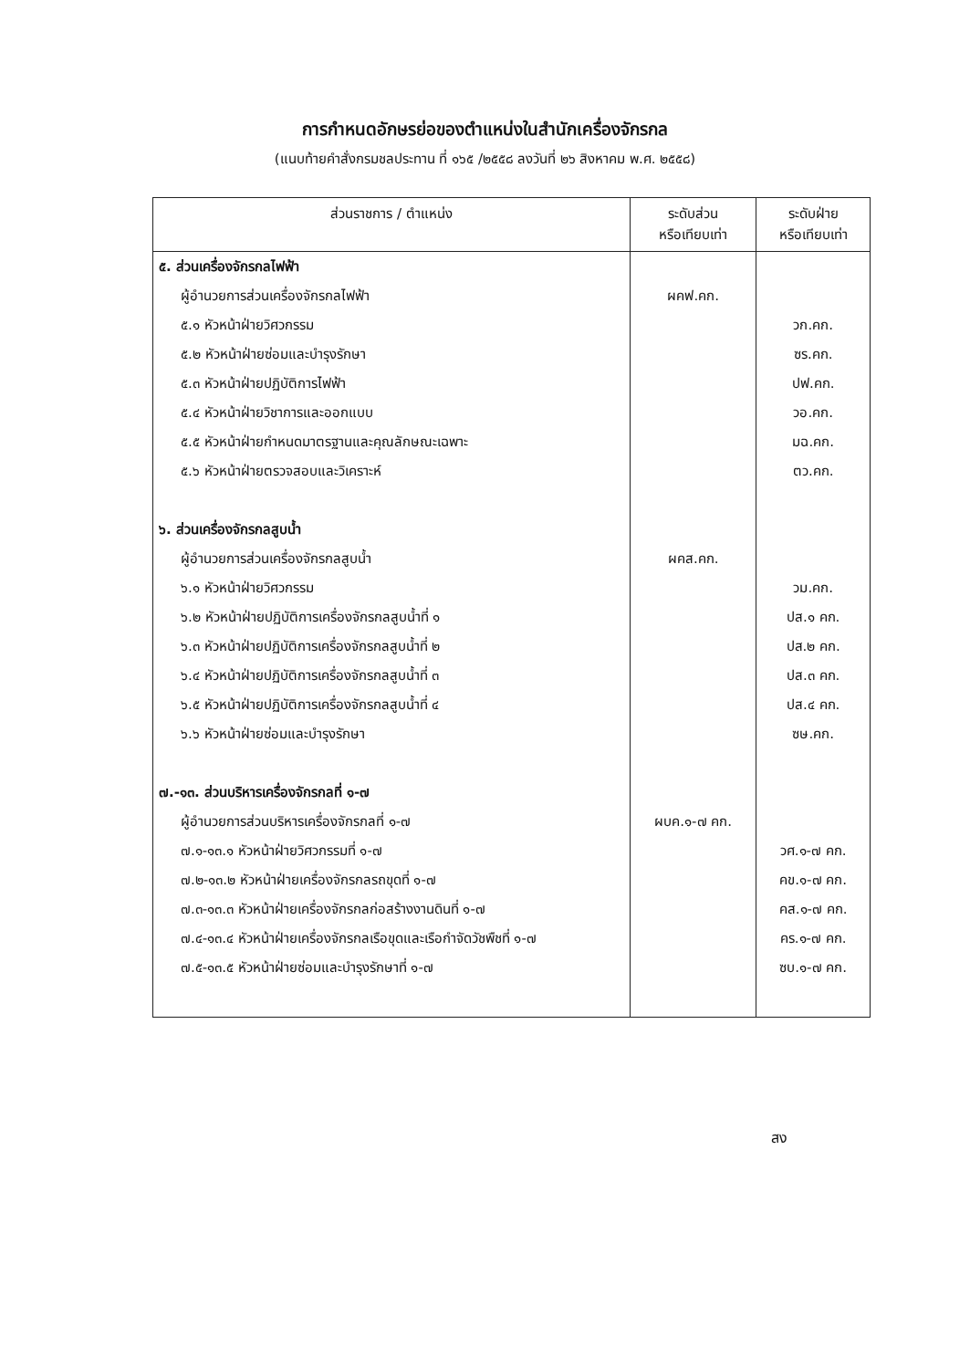การกำหนดอักษรย่อของตำแหน่งในสำนักเครื่องจักรกล
(แนบท้ายคำสั่งกรมชลประทาน ที่ ๑๖๕ /๒๕๕๘ ลงวันที่ ๒๖ สิงหาคม พ.ศ. ๒๕๕๘)
| ส่วนราชการ / ตำแหน่ง | ระดับส่วน หรือเทียบเท่า | ระดับฝ่าย หรือเทียบเท่า |
| --- | --- | --- |
| ๕. ส่วนเครื่องจักรกลไฟฟ้า | | |
| ผู้อำนวยการส่วนเครื่องจักรกลไฟฟ้า | ผคฟ.คก. | |
| ๕.๑ หัวหน้าฝ่ายวิศวกรรม | | วก.คก. |
| ๕.๒ หัวหน้าฝ่ายซ่อมและบำรุงรักษา | | ซร.คก. |
| ๕.๓ หัวหน้าฝ่ายปฏิบัติการไฟฟ้า | | ปฟ.คก. |
| ๕.๔ หัวหน้าฝ่ายวิชาการและออกแบบ | | วอ.คก. |
| ๕.๕ หัวหน้าฝ่ายกำหนดมาตรฐานและคุณลักษณะเฉพาะ | | มฉ.คก. |
| ๕.๖ หัวหน้าฝ่ายตรวจสอบและวิเคราะห์ | | ตว.คก. |
| ๖. ส่วนเครื่องจักรกลสูบน้ำ | | |
| ผู้อำนวยการส่วนเครื่องจักรกลสูบน้ำ | ผคส.คก. | |
| ๖.๑ หัวหน้าฝ่ายวิศวกรรม | | วม.คก. |
| ๖.๒ หัวหน้าฝ่ายปฏิบัติการเครื่องจักรกลสูบน้ำที่ ๑ | | ปส.๑ คก. |
| ๖.๓ หัวหน้าฝ่ายปฏิบัติการเครื่องจักรกลสูบน้ำที่ ๒ | | ปส.๒ คก. |
| ๖.๔ หัวหน้าฝ่ายปฏิบัติการเครื่องจักรกลสูบน้ำที่ ๓ | | ปส.๓ คก. |
| ๖.๕ หัวหน้าฝ่ายปฏิบัติการเครื่องจักรกลสูบน้ำที่ ๔ | | ปส.๔ คก. |
| ๖.๖ หัวหน้าฝ่ายซ่อมและบำรุงรักษา | | ซษ.คก. |
| ๗.-๑๓. ส่วนบริหารเครื่องจักรกลที่ ๑-๗ | | |
| ผู้อำนวยการส่วนบริหารเครื่องจักรกลที่ ๑-๗ | ผบค.๑-๗ คก. | |
| ๗.๑-๑๓.๑ หัวหน้าฝ่ายวิศวกรรมที่ ๑-๗ | | วศ.๑-๗ คก. |
| ๗.๒-๑๓.๒ หัวหน้าฝ่ายเครื่องจักรกลรถขุดที่ ๑-๗ | | คข.๑-๗ คก. |
| ๗.๓-๑๓.๓ หัวหน้าฝ่ายเครื่องจักรกลก่อสร้างงานดินที่ ๑-๗ | | คส.๑-๗ คก. |
| ๗.๔-๑๓.๔ หัวหน้าฝ่ายเครื่องจักรกลเรือขุดและเรือกำจัดวัชพืชที่ ๑-๗ | | คร.๑-๗ คก. |
| ๗.๕-๑๓.๕ หัวหน้าฝ่ายซ่อมและบำรุงรักษาที่ ๑-๗ | | ซบ.๑-๗ คก. |
สง